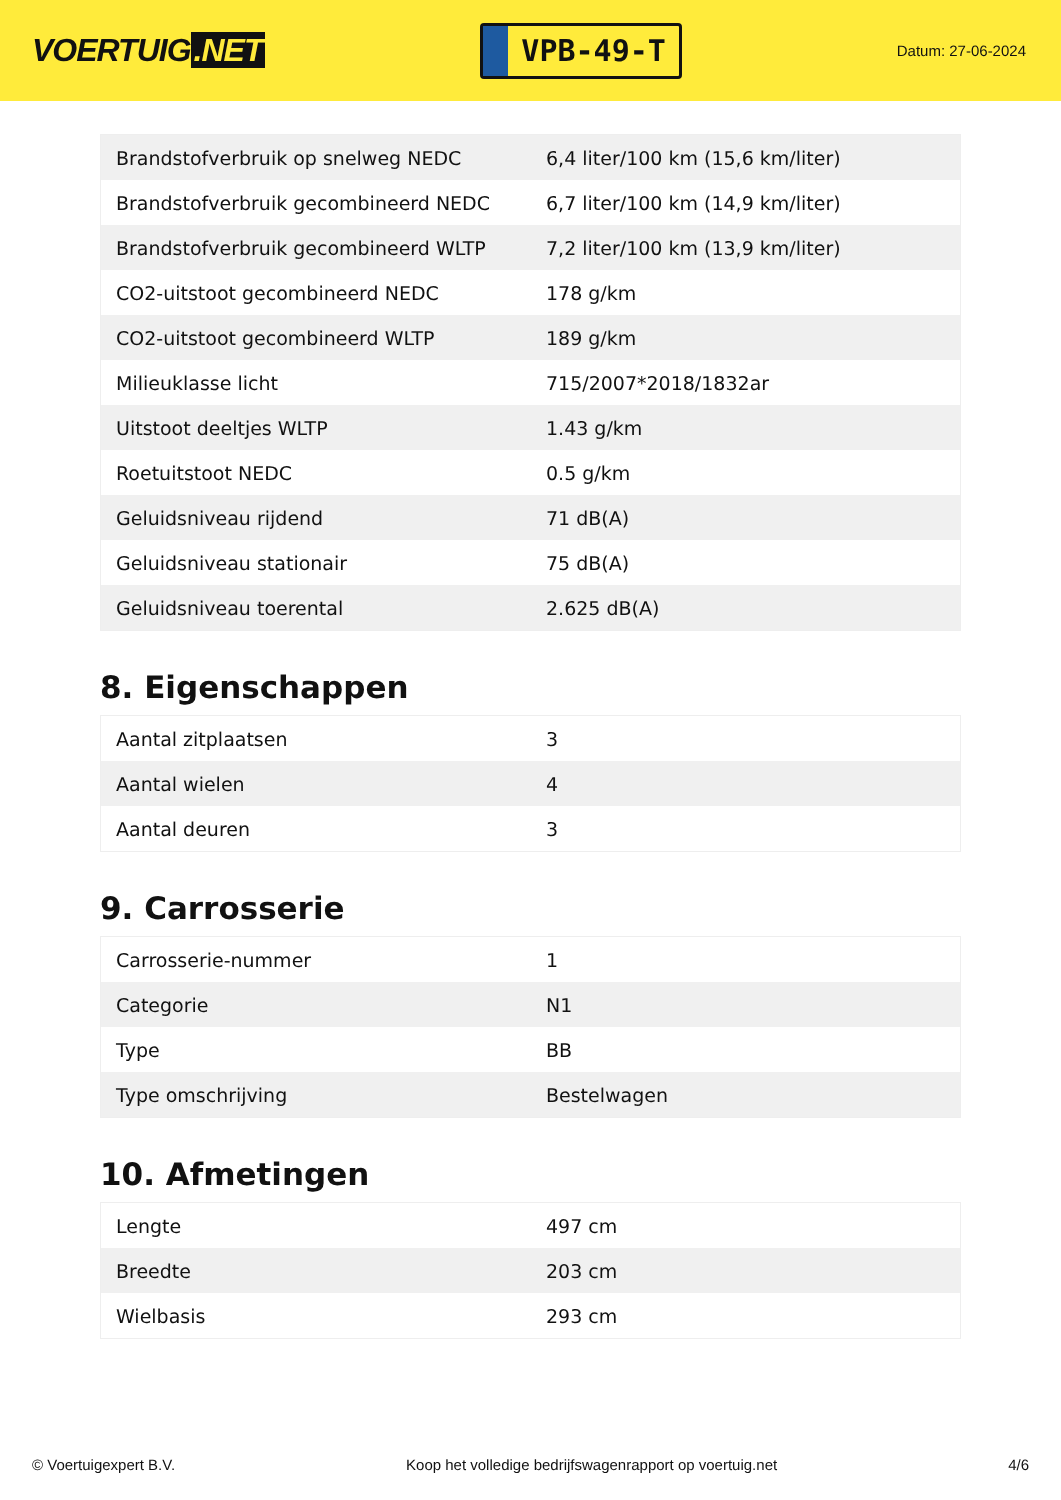VOERTUIG.NET
VPB-49-T
Datum: 27-06-2024
| Brandstofverbruik op snelweg NEDC | 6,4 liter/100 km (15,6 km/liter) |
| Brandstofverbruik gecombineerd NEDC | 6,7 liter/100 km (14,9 km/liter) |
| Brandstofverbruik gecombineerd WLTP | 7,2 liter/100 km (13,9 km/liter) |
| CO2-uitstoot gecombineerd NEDC | 178 g/km |
| CO2-uitstoot gecombineerd WLTP | 189 g/km |
| Milieuklasse licht | 715/2007*2018/1832ar |
| Uitstoot deeltjes WLTP | 1.43 g/km |
| Roetuitstoot NEDC | 0.5 g/km |
| Geluidsniveau rijdend | 71 dB(A) |
| Geluidsniveau stationair | 75 dB(A) |
| Geluidsniveau toerental | 2.625 dB(A) |
8. Eigenschappen
| Aantal zitplaatsen | 3 |
| Aantal wielen | 4 |
| Aantal deuren | 3 |
9. Carrosserie
| Carrosserie-nummer | 1 |
| Categorie | N1 |
| Type | BB |
| Type omschrijving | Bestelwagen |
10. Afmetingen
| Lengte | 497 cm |
| Breedte | 203 cm |
| Wielbasis | 293 cm |
© Voertuigexpert B.V. Koop het volledige bedrijfswagenrapport op voertuig.net 4/6